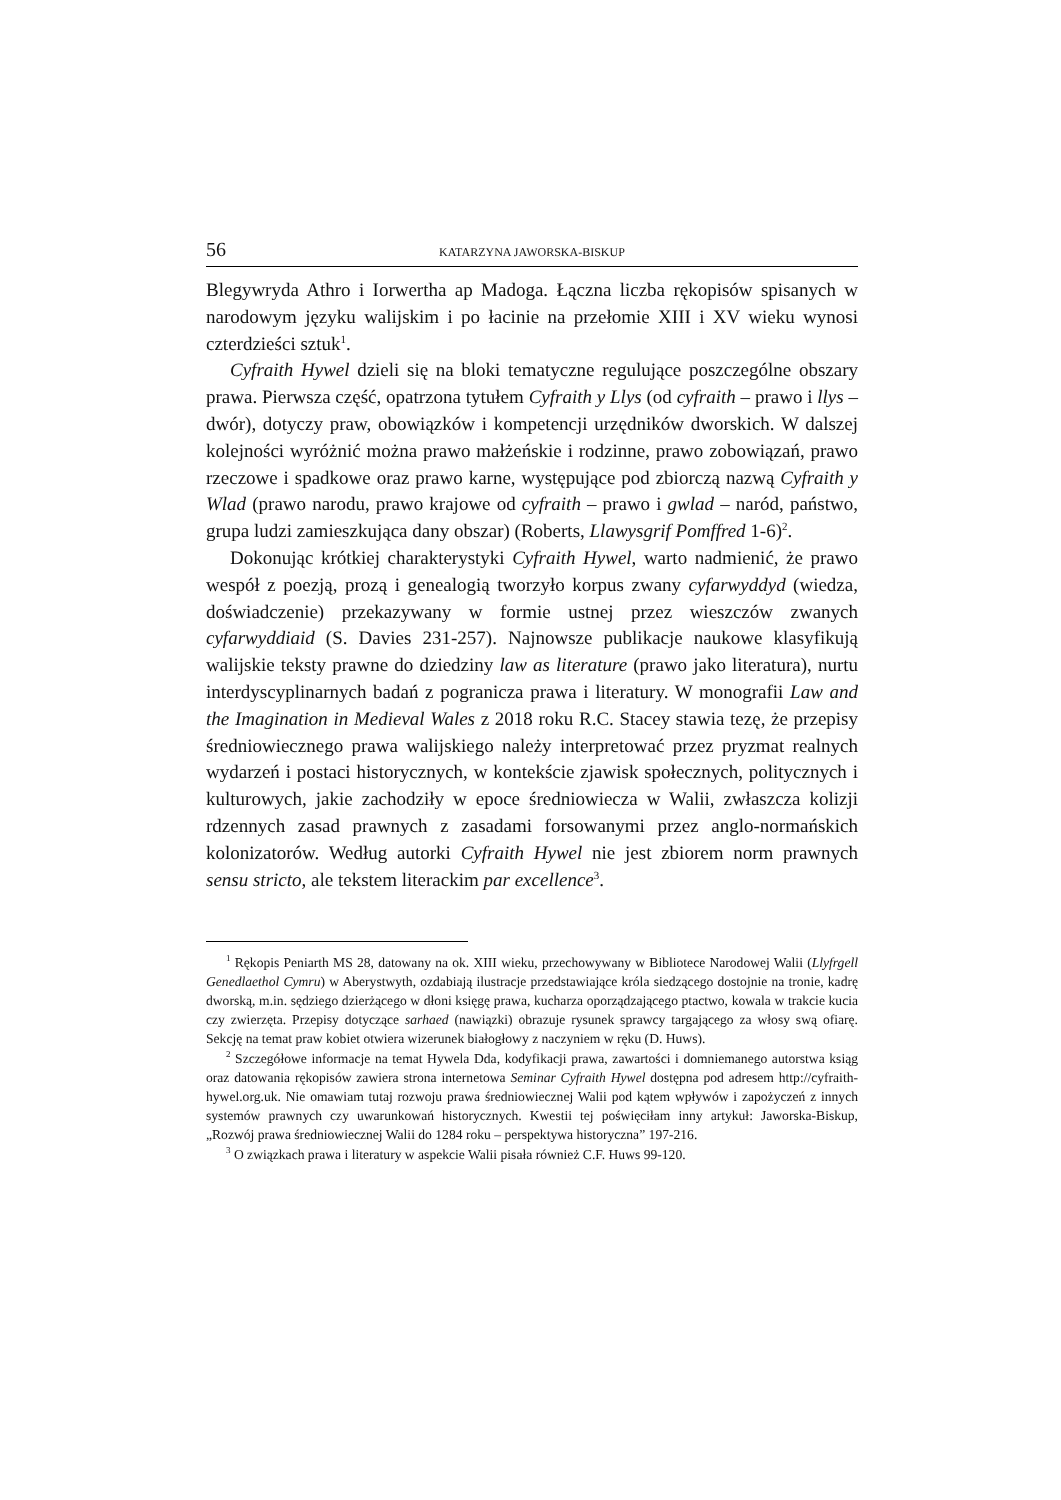56 KATARZYNA JAWORSKA-BISKUP
Blegywryda Athro i Iorwertha ap Madoga. Łączna liczba rękopisów spisanych w narodowym języku walijskim i po łacinie na przełomie XIII i XV wieku wynosi czterdzieści sztuk<sup>1</sup>.
Cyfraith Hywel dzieli się na bloki tematyczne regulujące poszczególne obszary prawa. Pierwsza część, opatrzona tytułem Cyfraith y Llys (od cyfraith – prawo i llys – dwór), dotyczy praw, obowiązków i kompetencji urzędników dworskich. W dalszej kolejności wyróżnić można prawo małżeńskie i rodzinne, prawo zobowiązań, prawo rzeczowe i spadkowe oraz prawo karne, występujące pod zbiorczą nazwą Cyfraith y Wlad (prawo narodu, prawo krajowe od cyfraith – prawo i gwlad – naród, państwo, grupa ludzi zamieszkująca dany obszar) (Roberts, Llawysgrif Pomffred 1-6)<sup>2</sup>.
Dokonując krótkiej charakterystyki Cyfraith Hywel, warto nadmienić, że prawo wespół z poezją, prozą i genealogią tworzyło korpus zwany cyfarwyddyd (wiedza, doświadczenie) przekazywany w formie ustnej przez wieszczów zwanych cyfarwyddiaid (S. Davies 231-257). Najnowsze publikacje naukowe klasyfikują walijskie teksty prawne do dziedziny law as literature (prawo jako literatura), nurtu interdyscyplinarnych badań z pogranicza prawa i literatury. W monografii Law and the Imagination in Medieval Wales z 2018 roku R.C. Stacey stawia tezę, że przepisy średniowiecznego prawa walijskiego należy interpretować przez pryzmat realnych wydarzeń i postaci historycznych, w kontekście zjawisk społecznych, politycznych i kulturowych, jakie zachodziły w epoce średniowiecza w Walii, zwłaszcza kolizji rdzennych zasad prawnych z zasadami forsowanymi przez anglo-normańskich kolonizatorów. Według autorki Cyfraith Hywel nie jest zbiorem norm prawnych sensu stricto, ale tekstem literackim par excellence<sup>3</sup>.
<sup>1</sup> Rękopis Peniarth MS 28, datowany na ok. XIII wieku, przechowywany w Bibliotece Narodowej Walii (Llyfrgell Genedlaethol Cymru) w Aberystwyth, ozdabiają ilustracje przedstawiające króla siedzącego dostojnie na tronie, kadrę dworską, m.in. sędziego dzierżącego w dłoni księgę prawa, kucharza oporządzającego ptactwo, kowala w trakcie kucia czy zwierzęta. Przepisy dotyczące sarhaed (nawiązki) obrazuje rysunek sprawcy targającego za włosy swą ofiarę. Sekcję na temat praw kobiet otwiera wizerunek białogłowy z naczyniem w ręku (D. Huws).
<sup>2</sup> Szczegółowe informacje na temat Hywela Dda, kodyfikacji prawa, zawartości i domniemanego autorstwa ksiąg oraz datowania rękopisów zawiera strona internetowa Seminar Cyfraith Hywel dostępna pod adresem http://cyfraith-hywel.org.uk. Nie omawiam tutaj rozwoju prawa średniowiecznej Walii pod kątem wpływów i zapożyczeń z innych systemów prawnych czy uwarunkowań historycznych. Kwestii tej poświęciłam inny artykuł: Jaworska-Biskup, „Rozwój prawa średniowiecznej Walii do 1284 roku – perspektywa historyczna” 197-216.
<sup>3</sup> O związkach prawa i literatury w aspekcie Walii pisała również C.F. Huws 99-120.